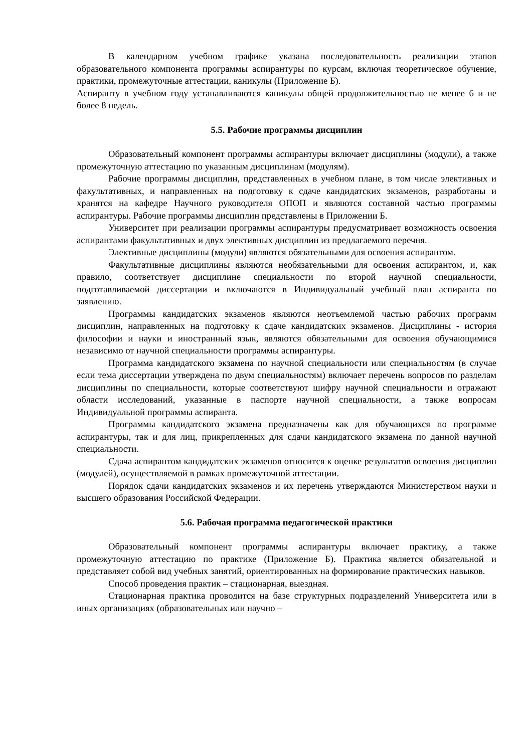В календарном учебном графике указана последовательность реализации этапов образовательного компонента программы аспирантуры по курсам, включая теоретическое обучение, практики, промежуточные аттестации, каникулы (Приложение Б).
Аспиранту в учебном году устанавливаются каникулы общей продолжительностью не менее 6 и не более 8 недель.
5.5. Рабочие программы дисциплин
Образовательный компонент программы аспирантуры включает дисциплины (модули), а также промежуточную аттестацию по указанным дисциплинам (модулям).
Рабочие программы дисциплин, представленных в учебном плане, в том числе элективных и факультативных, и направленных на подготовку к сдаче кандидатских экзаменов, разработаны и хранятся на кафедре Научного руководителя ОПОП и являются составной частью программы аспирантуры. Рабочие программы дисциплин представлены в Приложении Б.
Университет при реализации программы аспирантуры предусматривает возможность освоения аспирантами факультативных и двух элективных дисциплин из предлагаемого перечня.
Элективные дисциплины (модули) являются обязательными для освоения аспирантом.
Факультативные дисциплины являются необязательными для освоения аспирантом, и, как правило, соответствует дисциплине специальности по второй научной специальности, подготавливаемой диссертации и включаются в Индивидуальный учебный план аспиранта по заявлению.
Программы кандидатских экзаменов являются неотъемлемой частью рабочих программ дисциплин, направленных на подготовку к сдаче кандидатских экзаменов. Дисциплины - история философии и науки и иностранный язык, являются обязательными для освоения обучающимися независимо от научной специальности программы аспирантуры.
Программа кандидатского экзамена по научной специальности или специальностям (в случае если тема диссертации утверждена по двум специальностям) включает перечень вопросов по разделам дисциплины по специальности, которые соответствуют шифру научной специальности и отражают области исследований, указанные в паспорте научной специальности, а также вопросам Индивидуальной программы аспиранта.
Программы кандидатского экзамена предназначены как для обучающихся по программе аспирантуры, так и для лиц, прикрепленных для сдачи кандидатского экзамена по данной научной специальности.
Сдача аспирантом кандидатских экзаменов относится к оценке результатов освоения дисциплин (модулей), осуществляемой в рамках промежуточной аттестации.
Порядок сдачи кандидатских экзаменов и их перечень утверждаются Министерством науки и высшего образования Российской Федерации.
5.6. Рабочая программа педагогической практики
Образовательный компонент программы аспирантуры включает практику, а также промежуточную аттестацию по практике (Приложение Б). Практика является обязательной и представляет собой вид учебных занятий, ориентированных на формирование практических навыков.
Способ проведения практик – стационарная, выездная.
Стационарная практика проводится на базе структурных подразделений Университета или в иных организациях (образовательных или научно –